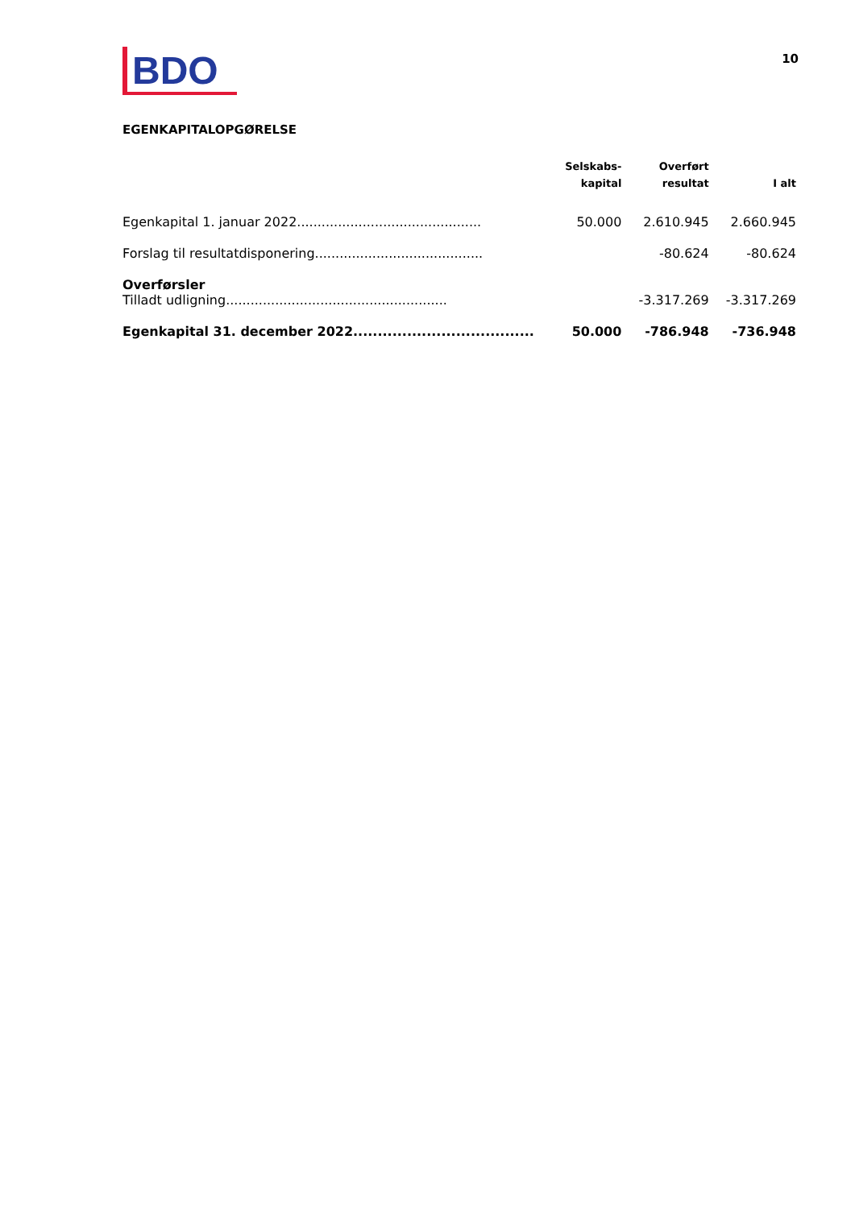BDO
10
EGENKAPITALOPGØRELSE
| | Selskabs- kapital | Overført resultat | I alt |
| --- | --- | --- | --- |
| Egenkapital 1. januar 2022............................................. | 50.000 | 2.610.945 | 2.660.945 |
| Forslag til resultatdisponering......................................... | | -80.624 | -80.624 |
| Overførsler Tilladt udligning...................................................... | | -3.317.269 | -3.317.269 |
| Egenkapital 31. december 2022..................................... | 50.000 | -786.948 | -736.948 |